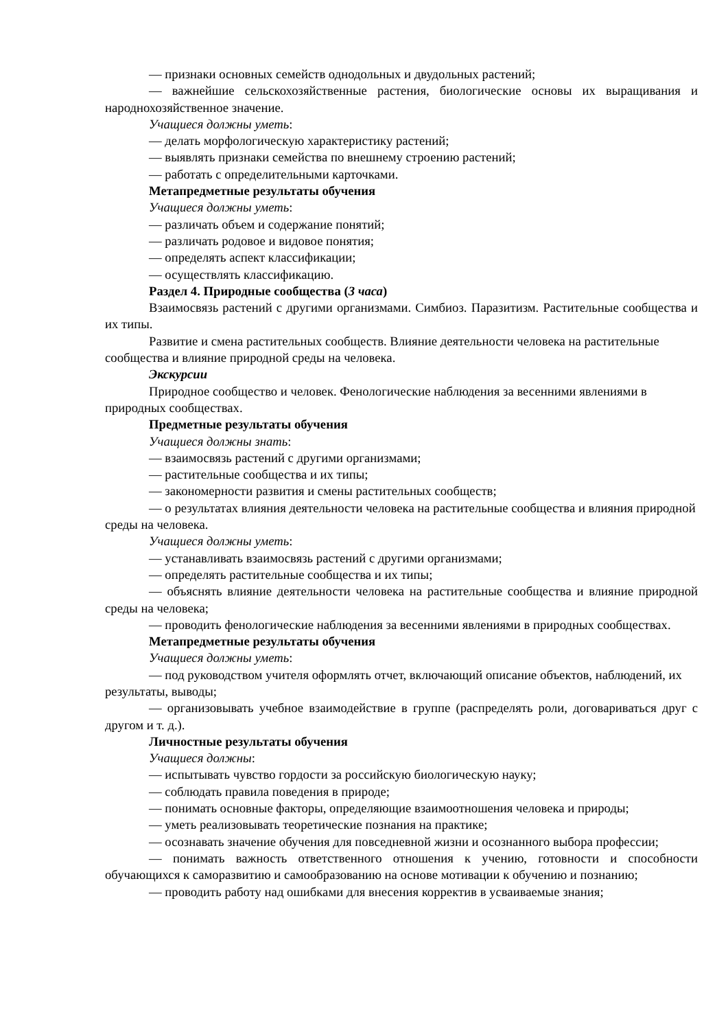— признаки основных семейств однодольных и двудольных растений;
— важнейшие сельскохозяйственные растения, биологические основы их выращивания и народнохозяйственное значение.
Учащиеся должны уметь:
— делать морфологическую характеристику растений;
— выявлять признаки семейства по внешнему строению растений;
— работать с определительными карточками.
Метапредметные результаты обучения
Учащиеся должны уметь:
— различать объем и содержание понятий;
— различать родовое и видовое понятия;
— определять аспект классификации;
— осуществлять классификацию.
Раздел 4. Природные сообщества (3 часа)
Взаимосвязь растений с другими организмами. Симбиоз. Паразитизм. Растительные сообщества и их типы.
Развитие и смена растительных сообществ. Влияние деятельности человека на растительные сообщества и влияние природной среды на человека.
Экскурсии
Природное сообщество и человек. Фенологические наблюдения за весенними явлениями в природных сообществах.
Предметные результаты обучения
Учащиеся должны знать:
— взаимосвязь растений с другими организмами;
— растительные сообщества и их типы;
— закономерности развития и смены растительных сообществ;
— о результатах влияния деятельности человека на растительные сообщества и влияния природной среды на человека.
Учащиеся должны уметь:
— устанавливать взаимосвязь растений с другими организмами;
— определять растительные сообщества и их типы;
— объяснять влияние деятельности человека на растительные сообщества и влияние природной среды на человека;
— проводить фенологические наблюдения за весенними явлениями в природных сообществах.
Метапредметные результаты обучения
Учащиеся должны уметь:
— под руководством учителя оформлять отчет, включающий описание объектов, наблюдений, их результаты, выводы;
— организовывать учебное взаимодействие в группе (распределять роли, договариваться друг с другом и т. д.).
Личностные результаты обучения
Учащиеся должны:
— испытывать чувство гордости за российскую биологическую науку;
— соблюдать правила поведения в природе;
— понимать основные факторы, определяющие взаимоотношения человека и природы;
— уметь реализовывать теоретические познания на практике;
— осознавать значение обучения для повседневной жизни и осознанного выбора профессии;
— понимать важность ответственного отношения к учению, готовности и способности обучающихся к саморазвитию и самообразованию на основе мотивации к обучению и познанию;
— проводить работу над ошибками для внесения корректив в усваиваемые знания;